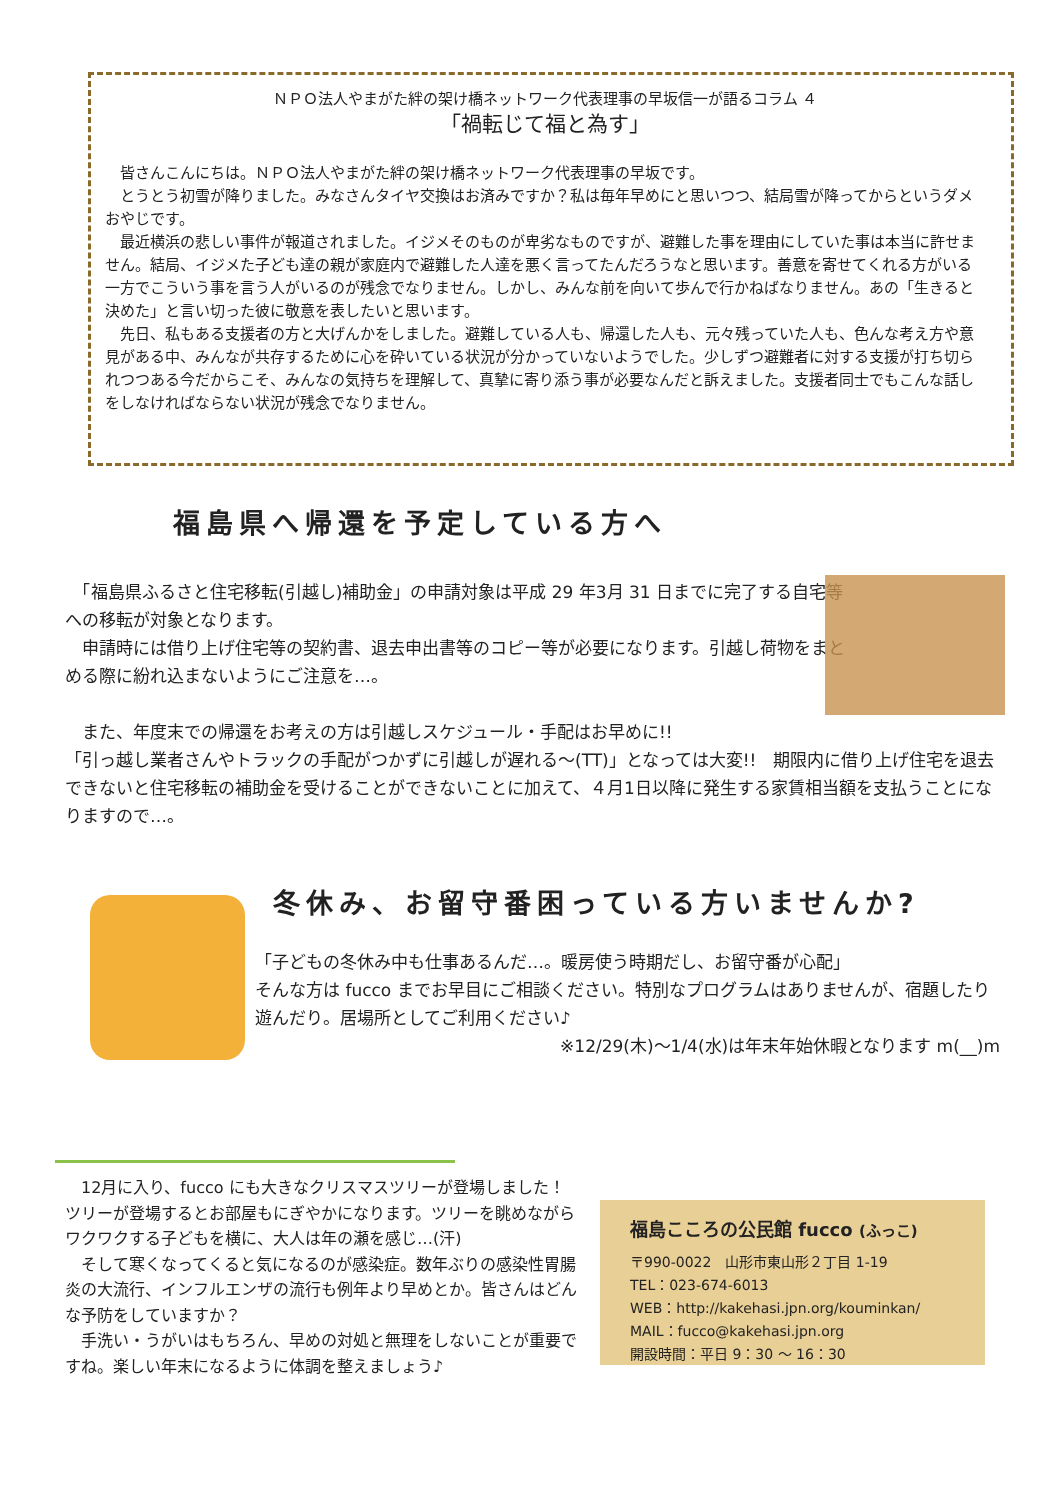ＮＰＯ法人やまがた絆の架け橋ネットワーク代表理事の早坂信一が語るコラム ４
「禍転じて福と為す」
　皆さんこんにちは。ＮＰＯ法人やまがた絆の架け橋ネットワーク代表理事の早坂です。
　とうとう初雪が降りました。みなさんタイヤ交換はお済みですか？私は毎年早めにと思いつつ、結局雪が降ってからというダメおやじです。
　最近横浜の悲しい事件が報道されました。イジメそのものが卑劣なものですが、避難した事を理由にしていた事は本当に許せません。結局、イジメた子ども達の親が家庭内で避難した人達を悪く言ってたんだろうなと思います。善意を寄せてくれる方がいる一方でこういう事を言う人がいるのが残念でなりません。しかし、みんな前を向いて歩んで行かねばなりません。あの「生きると決めた」と言い切った彼に敬意を表したいと思います。
　先日、私もある支援者の方と大げんかをしました。避難している人も、帰還した人も、元々残っていた人も、色んな考え方や意見がある中、みんなが共存するために心を砕いている状況が分かっていないようでした。少しずつ避難者に対する支援が打ち切られつつある今だからこそ、みんなの気持ちを理解して、真摯に寄り添う事が必要なんだと訴えました。支援者同士でもこんな話しをしなければならない状況が残念でなりません。
福島県へ帰還を予定している方へ
　「福島県ふるさと住宅移転(引越し)補助金」の申請対象は平成 29 年3月 31 日までに完了する自宅等への移転が対象となります。
　申請時には借り上げ住宅等の契約書、退去申出書等のコピー等が必要になります。引越し荷物をまとめる際に紛れ込まないようにご注意を…。
　また、年度末での帰還をお考えの方は引越しスケジュール・手配はお早めに!!
「引っ越し業者さんやトラックの手配がつかずに引越しが遅れる～(TT)」となっては大変!!　期限内に借り上げ住宅を退去できないと住宅移転の補助金を受けることができないことに加えて、４月1日以降に発生する家賃相当額を支払うことになりますので…。
冬休み、お留守番困っている方いませんか?
「子どもの冬休み中も仕事あるんだ…。暖房使う時期だし、お留守番が心配」
そんな方は fucco までお早目にご相談ください。特別なプログラムはありませんが、宿題したり遊んだり。居場所としてご利用ください♪
※12/29(木)～1/4(水)は年末年始休暇となります m(__)m
　12月に入り、fucco にも大きなクリスマスツリーが登場しました！ツリーが登場するとお部屋もにぎやかになります。ツリーを眺めながらワクワクする子どもを横に、大人は年の瀬を感じ…(汗)
　そして寒くなってくると気になるのが感染症。数年ぶりの感染性胃腸炎の大流行、インフルエンザの流行も例年より早めとか。皆さんはどんな予防をしていますか？
　手洗い・うがいはもちろん、早めの対処と無理をしないことが重要ですね。楽しい年末になるように体調を整えましょう♪
福島こころの公民館 fucco (ふっこ)
〒990-0022　山形市東山形２丁目 1-19
TEL：023-674-6013
WEB：http://kakehasi.jpn.org/kouminkan/
MAIL：fucco@kakehasi.jpn.org
開設時間：平日 9：30 ～ 16：30